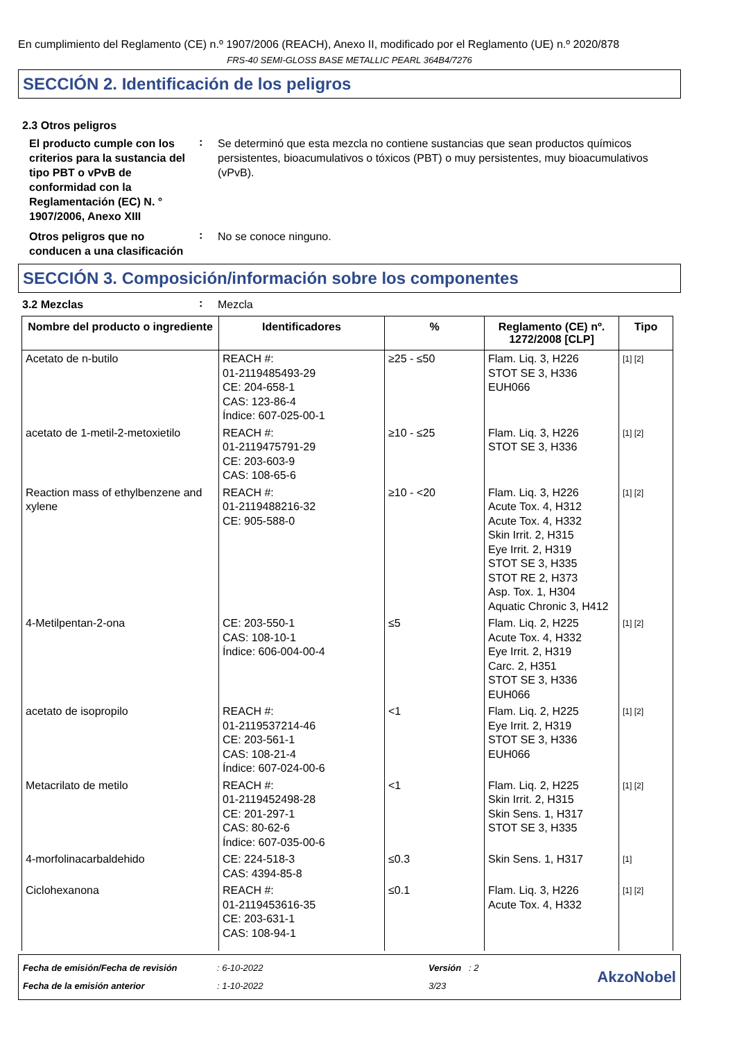En cumplimiento del Reglamento (CE) n.º 1907/2006 (REACH), Anexo II, modificado por el Reglamento (UE) n.º 2020/878
FRS-40 SEMI-GLOSS BASE METALLIC PEARL 364B4/7276
SECCIÓN 2. Identificación de los peligros
2.3 Otros peligros
El producto cumple con los criterios para la sustancia del tipo PBT o vPvB de conformidad con la Reglamentación (EC) N. ° 1907/2006, Anexo XIII
:
Se determinó que esta mezcla no contiene sustancias que sean productos químicos persistentes, bioacumulativos o tóxicos (PBT) o muy persistentes, muy bioacumulativos (vPvB).
Otros peligros que no conducen a una clasificación
:
No se conoce ninguno.
SECCIÓN 3. Composición/información sobre los componentes
3.2 Mezclas
:
Mezcla
| Nombre del producto o ingrediente | Identificadores | % | Reglamento (CE) nº. 1272/2008 [CLP] | Tipo |
| --- | --- | --- | --- | --- |
| Acetato de n-butilo | REACH #: 01-2119485493-29 CE: 204-658-1 CAS: 123-86-4 Índice: 607-025-00-1 | ≥25 - ≤50 | Flam. Liq. 3, H226 STOT SE 3, H336 EUH066 | [1] [2] |
| acetato de 1-metil-2-metoxietilo | REACH #: 01-2119475791-29 CE: 203-603-9 CAS: 108-65-6 | ≥10 - ≤25 | Flam. Liq. 3, H226 STOT SE 3, H336 | [1] [2] |
| Reaction mass of ethylbenzene and xylene | REACH #: 01-2119488216-32 CE: 905-588-0 | ≥10 - <20 | Flam. Liq. 3, H226 Acute Tox. 4, H312 Acute Tox. 4, H332 Skin Irrit. 2, H315 Eye Irrit. 2, H319 STOT SE 3, H335 STOT RE 2, H373 Asp. Tox. 1, H304 Aquatic Chronic 3, H412 | [1] [2] |
| 4-Metilpentan-2-ona | CE: 203-550-1 CAS: 108-10-1 Índice: 606-004-00-4 | ≤5 | Flam. Liq. 2, H225 Acute Tox. 4, H332 Eye Irrit. 2, H319 Carc. 2, H351 STOT SE 3, H336 EUH066 | [1] [2] |
| acetato de isopropilo | REACH #: 01-2119537214-46 CE: 203-561-1 CAS: 108-21-4 Índice: 607-024-00-6 | <1 | Flam. Liq. 2, H225 Eye Irrit. 2, H319 STOT SE 3, H336 EUH066 | [1] [2] |
| Metacrilato de metilo | REACH #: 01-2119452498-28 CE: 201-297-1 CAS: 80-62-6 Índice: 607-035-00-6 | <1 | Flam. Liq. 2, H225 Skin Irrit. 2, H315 Skin Sens. 1, H317 STOT SE 3, H335 | [1] [2] |
| 4-morfolinacarbaldehido | CE: 224-518-3 CAS: 4394-85-8 | ≤0.3 | Skin Sens. 1, H317 | [1] |
| Ciclohexanona | REACH #: 01-2119453616-35 CE: 203-631-1 CAS: 108-94-1 | ≤0.1 | Flam. Liq. 3, H226 Acute Tox. 4, H332 | [1] [2] |
Fecha de emisión/Fecha de revisión
Fecha de la emisión anterior
: 6-10-2022
: 1-10-2022
Versión : 2
3/23
AkzoNobel